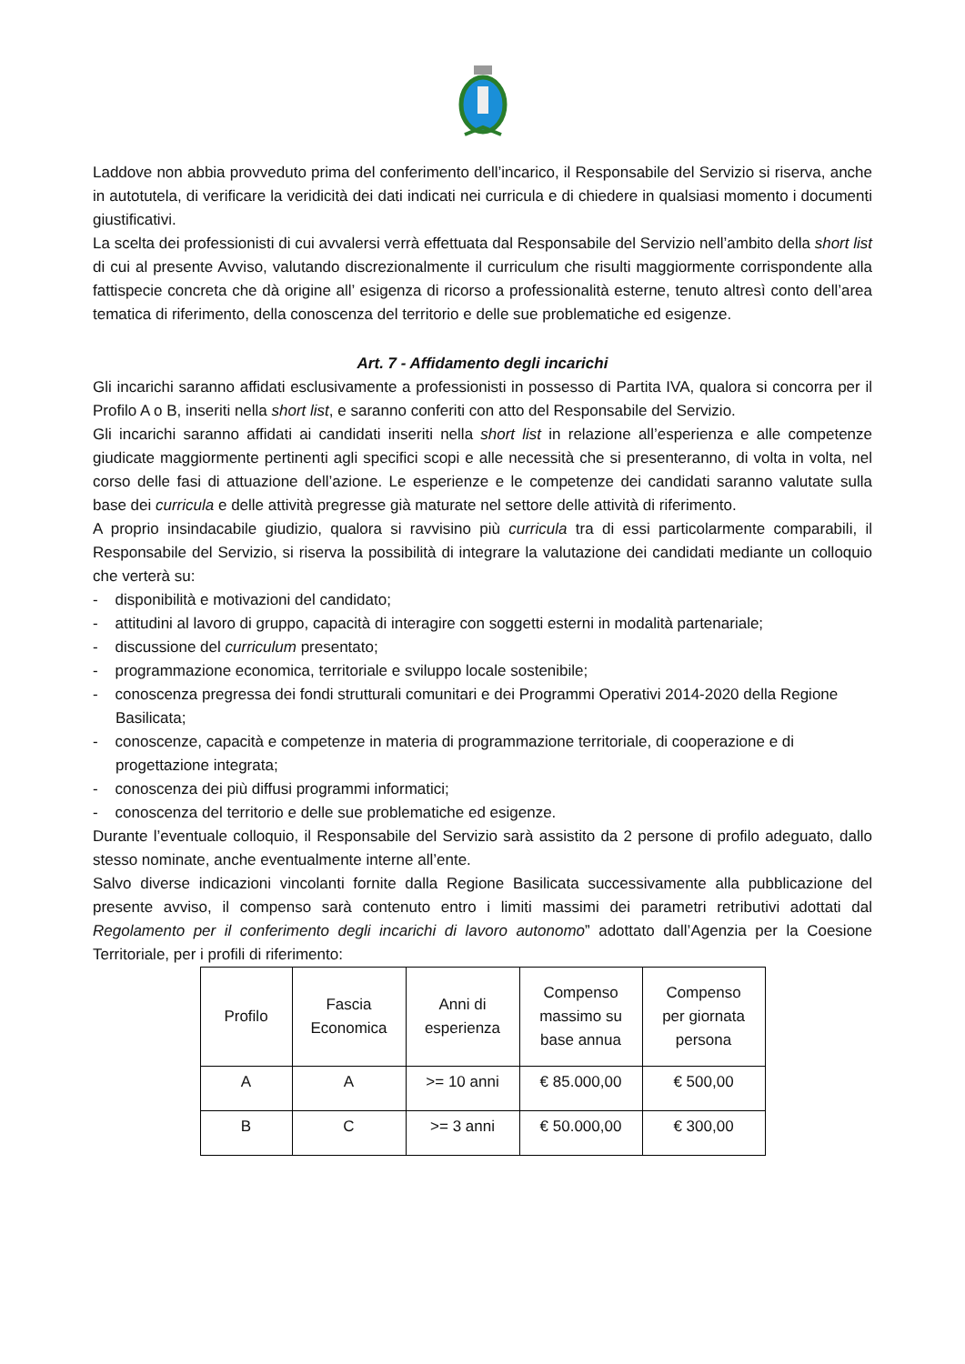Laddove non abbia provveduto prima del conferimento dell’incarico, il Responsabile del Servizio si riserva, anche in autotutela, di verificare la veridicità dei dati indicati nei curricula e di chiedere in qualsiasi momento i documenti giustificativi.
La scelta dei professionisti di cui avvalersi verrà effettuata dal Responsabile del Servizio nell’ambito della short list di cui al presente Avviso, valutando discrezionalmente il curriculum che risulti maggiormente corrispondente alla fattispecie concreta che dà origine all’ esigenza di ricorso a professionalità esterne, tenuto altresì conto dell’area tematica di riferimento, della conoscenza del territorio e delle sue problematiche ed esigenze.
Art. 7 - Affidamento degli incarichi
Gli incarichi saranno affidati esclusivamente a professionisti in possesso di Partita IVA, qualora si concorra per il Profilo A o B, inseriti nella short list, e saranno conferiti con atto del Responsabile del Servizio.
Gli incarichi saranno affidati ai candidati inseriti nella short list in relazione all’esperienza e alle competenze giudicate maggiormente pertinenti agli specifici scopi e alle necessità che si presenteranno, di volta in volta, nel corso delle fasi di attuazione dell’azione. Le esperienze e le competenze dei candidati saranno valutate sulla base dei curricula e delle attività pregresse già maturate nel settore delle attività di riferimento.
A proprio insindacabile giudizio, qualora si ravvisino più curricula tra di essi particolarmente comparabili, il Responsabile del Servizio, si riserva la possibilità di integrare la valutazione dei candidati mediante un colloquio che verterà su:
- disponibilità e motivazioni del candidato;
- attitudini al lavoro di gruppo, capacità di interagire con soggetti esterni in modalità partenariale;
- discussione del curriculum presentato;
- programmazione economica, territoriale e sviluppo locale sostenibile;
- conoscenza pregressa dei fondi strutturali comunitari e dei Programmi Operativi 2014-2020 della Regione Basilicata;
- conoscenze, capacità e competenze in materia di programmazione territoriale, di cooperazione e di progettazione integrata;
- conoscenza dei più diffusi programmi informatici;
- conoscenza del territorio e delle sue problematiche ed esigenze.
Durante l’eventuale colloquio, il Responsabile del Servizio sarà assistito da 2 persone di profilo adeguato, dallo stesso nominate, anche eventualmente interne all’ente.
Salvo diverse indicazioni vincolanti fornite dalla Regione Basilicata successivamente alla pubblicazione del presente avviso, il compenso sarà contenuto entro i limiti massimi dei parametri retributivi adottati dal Regolamento per il conferimento degli incarichi di lavoro autonomo” adottato dall’Agenzia per la Coesione Territoriale, per i profili di riferimento:
| Profilo | Fascia Economica | Anni di esperienza | Compenso massimo su base annua | Compenso per giornata persona |
| --- | --- | --- | --- | --- |
| A | A | >= 10 anni | € 85.000,00 | € 500,00 |
| B | C | >= 3 anni | € 50.000,00 | € 300,00 |